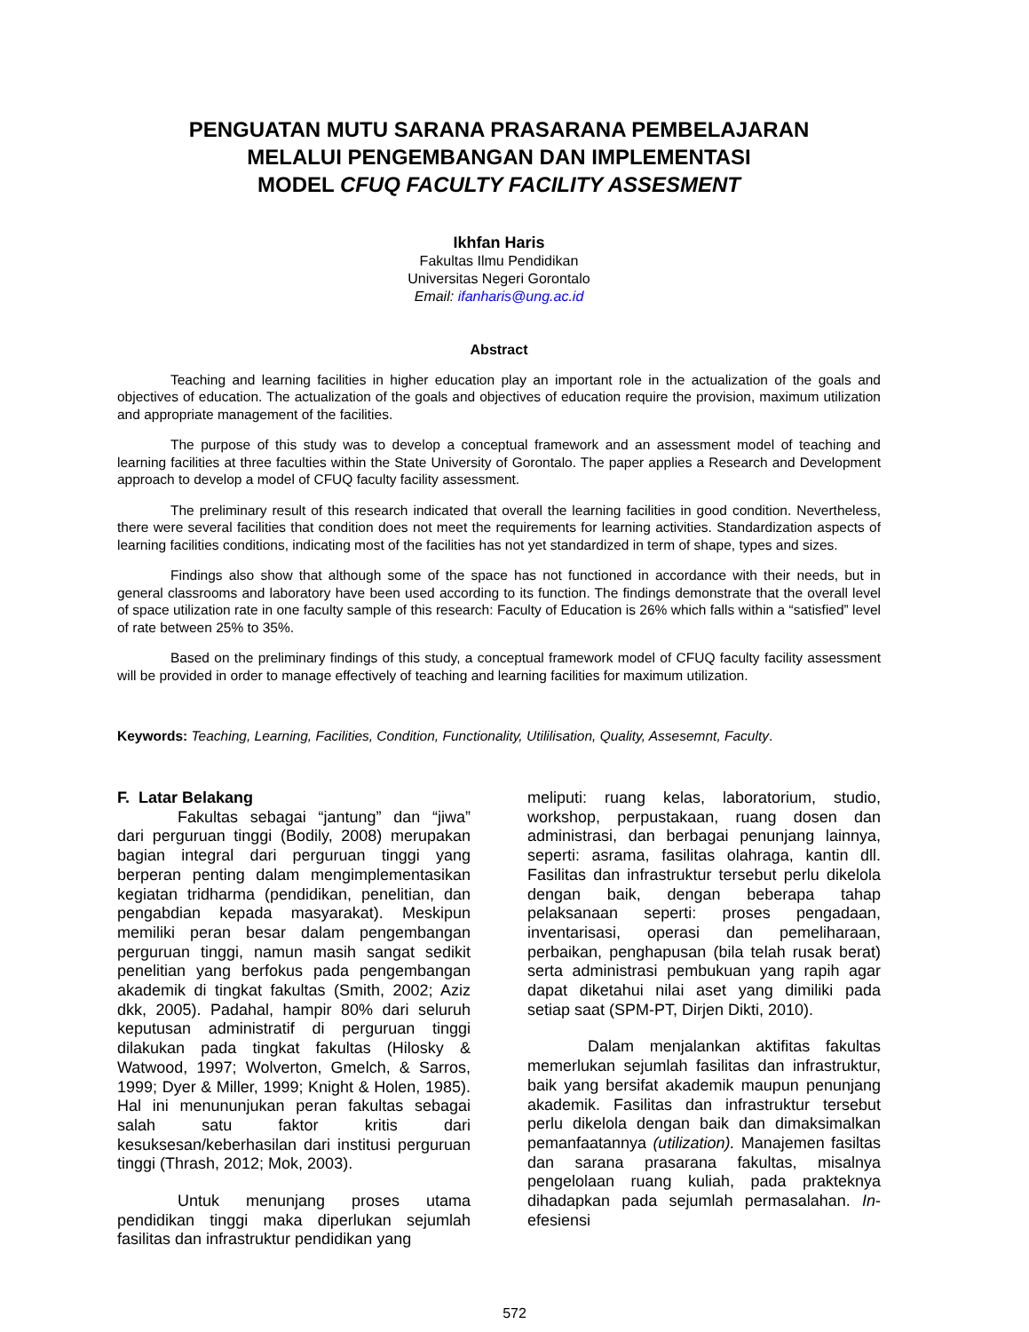PENGUATAN MUTU SARANA PRASARANA PEMBELAJARAN
MELALUI PENGEMBANGAN DAN IMPLEMENTASI
MODEL CFUQ FACULTY FACILITY ASSESMENT
Ikhfan Haris
Fakultas Ilmu Pendidikan
Universitas Negeri Gorontalo
Email: ifanharis@ung.ac.id
Abstract
Teaching and learning facilities in higher education play an important role in the actualization of the goals and objectives of education. The actualization of the goals and objectives of education require the provision, maximum utilization and appropriate management of the facilities.
The purpose of this study was to develop a conceptual framework and an assessment model of teaching and learning facilities at three faculties within the State University of Gorontalo. The paper applies a Research and Development approach to develop a model of CFUQ faculty facility assessment.
The preliminary result of this research indicated that overall the learning facilities in good condition. Nevertheless, there were several facilities that condition does not meet the requirements for learning activities. Standardization aspects of learning facilities conditions, indicating most of the facilities has not yet standardized in term of shape, types and sizes.
Findings also show that although some of the space has not functioned in accordance with their needs, but in general classrooms and laboratory have been used according to its function. The findings demonstrate that the overall level of space utilization rate in one faculty sample of this research: Faculty of Education is 26% which falls within a “satisfied” level of rate between 25% to 35%.
Based on the preliminary findings of this study, a conceptual framework model of CFUQ faculty facility assessment will be provided in order to manage effectively of teaching and learning facilities for maximum utilization.
Keywords: Teaching, Learning, Facilities, Condition, Functionality, Utililisation, Quality, Assesemnt, Faculty.
F. Latar Belakang
Fakultas sebagai “jantung” dan “jiwa” dari perguruan tinggi (Bodily, 2008) merupakan bagian integral dari perguruan tinggi yang berperan penting dalam mengimplementasikan kegiatan tridharma (pendidikan, penelitian, dan pengabdian kepada masyarakat). Meskipun memiliki peran besar dalam pengembangan perguruan tinggi, namun masih sangat sedikit penelitian yang berfokus pada pengembangan akademik di tingkat fakultas (Smith, 2002; Aziz dkk, 2005). Padahal, hampir 80% dari seluruh keputusan administratif di perguruan tinggi dilakukan pada tingkat fakultas (Hilosky & Watwood, 1997; Wolverton, Gmelch, & Sarros, 1999; Dyer & Miller, 1999; Knight & Holen, 1985). Hal ini menununjukan peran fakultas sebagai salah satu faktor kritis dari kesuksesan/keberhasilan dari institusi perguruan tinggi (Thrash, 2012; Mok, 2003).
Untuk menunjang proses utama pendidikan tinggi maka diperlukan sejumlah fasilitas dan infrastruktur pendidikan yang
meliputi: ruang kelas, laboratorium, studio, workshop, perpustakaan, ruang dosen dan administrasi, dan berbagai penunjang lainnya, seperti: asrama, fasilitas olahraga, kantin dll. Fasilitas dan infrastruktur tersebut perlu dikelola dengan baik, dengan beberapa tahap pelaksanaan seperti: proses pengadaan, inventarisasi, operasi dan pemeliharaan, perbaikan, penghapusan (bila telah rusak berat) serta administrasi pembukuan yang rapih agar dapat diketahui nilai aset yang dimiliki pada setiap saat (SPM-PT, Dirjen Dikti, 2010).
Dalam menjalankan aktifitas fakultas memerlukan sejumlah fasilitas dan infrastruktur, baik yang bersifat akademik maupun penunjang akademik. Fasilitas dan infrastruktur tersebut perlu dikelola dengan baik dan dimaksimalkan pemanfaatannya (utilization). Manajemen fasiltas dan sarana prasarana fakultas, misalnya pengelolaan ruang kuliah, pada prakteknya dihadapkan pada sejumlah permasalahan. In-efesiensi
572